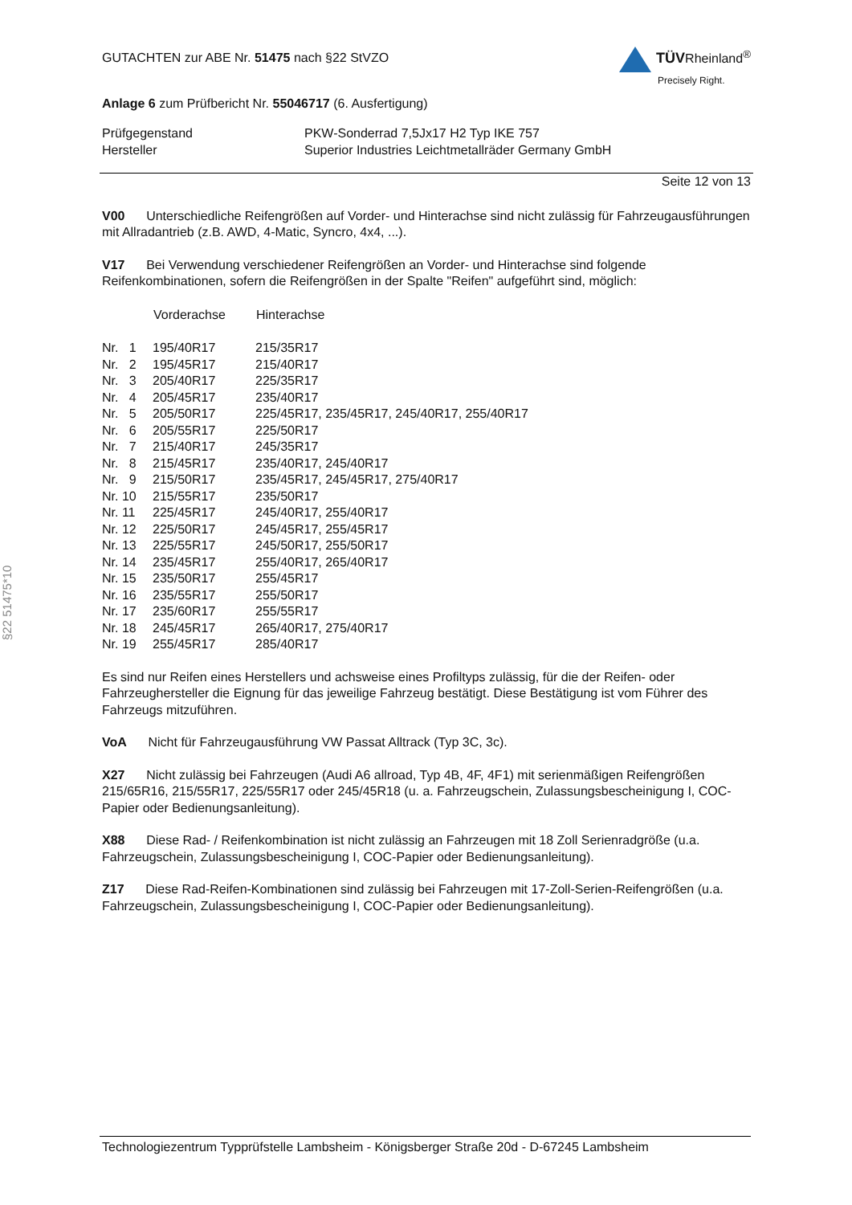GUTACHTEN zur ABE Nr. 51475 nach §22 StVZO
TÜVRheinland<sup>®</sup>
Precisely Right.
Anlage 6 zum Prüfbericht Nr. 55046717 (6. Ausfertigung)
| Prüfgegenstand | PKW-Sonderrad 7,5Jx17 H2 Typ IKE 757 |
| Hersteller | Superior Industries Leichtmetallräder Germany GmbH |
Seite 12 von 13
V00 Unterschiedliche Reifengrößen auf Vorder- und Hinterachse sind nicht zulässig für Fahrzeugausführungen mit Allradantrieb (z.B. AWD, 4-Matic, Syncro, 4x4, ...).
V17 Bei Verwendung verschiedener Reifengrößen an Vorder- und Hinterachse sind folgende Reifenkombinationen, sofern die Reifengrößen in der Spalte "Reifen" aufgeführt sind, möglich:
| | Vorderachse | Hinterachse |
| Nr. 1 | 195/40R17 | 215/35R17 |
| Nr. 2 | 195/45R17 | 215/40R17 |
| Nr. 3 | 205/40R17 | 225/35R17 |
| Nr. 4 | 205/45R17 | 235/40R17 |
| Nr. 5 | 205/50R17 | 225/45R17, 235/45R17, 245/40R17, 255/40R17 |
| Nr. 6 | 205/55R17 | 225/50R17 |
| Nr. 7 | 215/40R17 | 245/35R17 |
| Nr. 8 | 215/45R17 | 235/40R17, 245/40R17 |
| Nr. 9 | 215/50R17 | 235/45R17, 245/45R17, 275/40R17 |
| Nr. 10 | 215/55R17 | 235/50R17 |
| Nr. 11 | 225/45R17 | 245/40R17, 255/40R17 |
| Nr. 12 | 225/50R17 | 245/45R17, 255/45R17 |
| Nr. 13 | 225/55R17 | 245/50R17, 255/50R17 |
| Nr. 14 | 235/45R17 | 255/40R17, 265/40R17 |
| Nr. 15 | 235/50R17 | 255/45R17 |
| Nr. 16 | 235/55R17 | 255/50R17 |
| Nr. 17 | 235/60R17 | 255/55R17 |
| Nr. 18 | 245/45R17 | 265/40R17, 275/40R17 |
| Nr. 19 | 255/45R17 | 285/40R17 |
Es sind nur Reifen eines Herstellers und achsweise eines Profiltyps zulässig, für die der Reifen- oder Fahrzeughersteller die Eignung für das jeweilige Fahrzeug bestätigt. Diese Bestätigung ist vom Führer des Fahrzeugs mitzuführen.
VoA Nicht für Fahrzeugausführung VW Passat Alltrack (Typ 3C, 3c).
X27 Nicht zulässig bei Fahrzeugen (Audi A6 allroad, Typ 4B, 4F, 4F1) mit serienmäßigen Reifengrößen 215/65R16, 215/55R17, 225/55R17 oder 245/45R18 (u. a. Fahrzeugschein, Zulassungsbescheinigung I, COC-Papier oder Bedienungsanleitung).
X88 Diese Rad- / Reifenkombination ist nicht zulässig an Fahrzeugen mit 18 Zoll Serienradgröße (u.a. Fahrzeugschein, Zulassungsbescheinigung I, COC-Papier oder Bedienungsanleitung).
Z17 Diese Rad-Reifen-Kombinationen sind zulässig bei Fahrzeugen mit 17-Zoll-Serien-Reifengrößen (u.a. Fahrzeugschein, Zulassungsbescheinigung I, COC-Papier oder Bedienungsanleitung).
§22 51475*10
Technologiezentrum Typprüfstelle Lambsheim - Königsberger Straße 20d - D-67245 Lambsheim